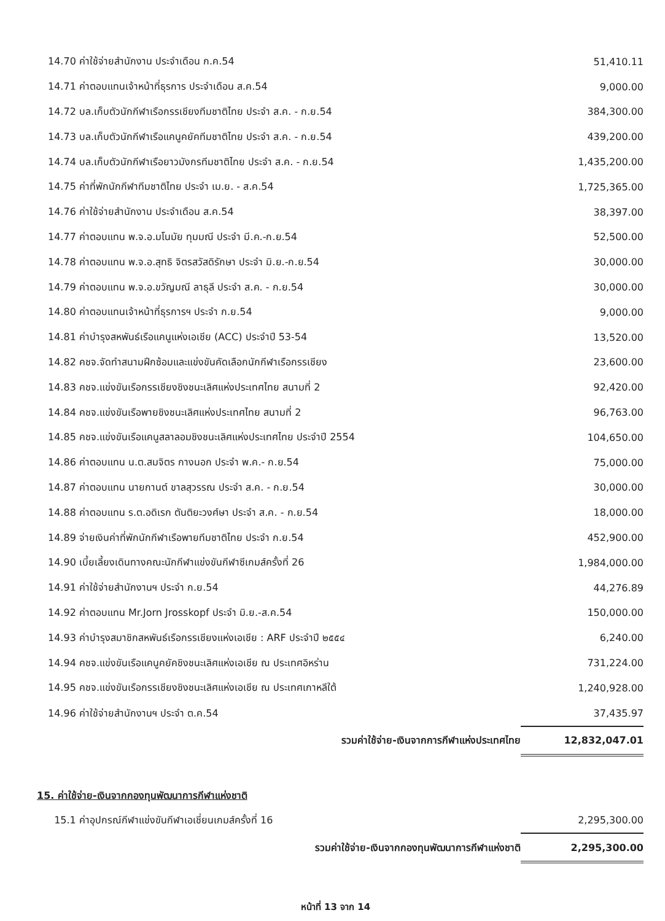| 14.70 ค่าใช้จ่ายสำนักงาน ประจำเดือน ก.ค.54 | 51,410.11 |
| 14.71 ค่าตอบแทนเจ้าหน้าที่ธุรการ ประจำเดือน ส.ค.54 | 9,000.00 |
| 14.72 บล.เก็บตัวนักกีฬาเรือกรรเชียงทีมชาติไทย ประจำ ส.ค. - ก.ย.54 | 384,300.00 |
| 14.73 บล.เก็บตัวนักกีฬาเรือแคนูคยัคทีมชาติไทย ประจำ ส.ค. - ก.ย.54 | 439,200.00 |
| 14.74 บล.เก็บตัวนักกีฬาเรือยาวมังกรทีมชาติไทย ประจำ ส.ค. - ก.ย.54 | 1,435,200.00 |
| 14.75 ค่าที่พักนักกีฬาทีมชาติไทย ประจำ เม.ย. - ส.ค.54 | 1,725,365.00 |
| 14.76 ค่าใช้จ่ายสำนักงาน ประจำเดือน ส.ค.54 | 38,397.00 |
| 14.77 ค่าตอบแทน พ.จ.อ.มโนมัย ทุมมณี ประจำ มี.ค.-ก.ย.54 | 52,500.00 |
| 14.78 ค่าตอบแทน พ.จ.อ.สุทธิ จิตรสวัสดิรักษา ประจำ มิ.ย.-ก.ย.54 | 30,000.00 |
| 14.79 ค่าตอบแทน พ.จ.อ.ขวัญมณี ลาธุลี ประจำ ส.ค. - ก.ย.54 | 30,000.00 |
| 14.80 ค่าตอบแทนเจ้าหน้าที่ธุรการฯ ประจำ ก.ย.54 | 9,000.00 |
| 14.81 ค่าบำรุงสหพันธ์เรือแคนูแห่งเอเชีย (ACC) ประจำปี 53-54 | 13,520.00 |
| 14.82 คชจ.จัดทำสนามฝึกซ้อมและแข่งขันคัดเลือกนักกีฬาเรือกรรเชียง | 23,600.00 |
| 14.83 คชจ.แข่งขันเรือกรรเชียงชิงชนะเลิศแห่งประเทศไทย สนามที่ 2 | 92,420.00 |
| 14.84 คชจ.แข่งขันเรือพายชิงชนะเลิศแห่งประเทศไทย สนามที่ 2 | 96,763.00 |
| 14.85 คชจ.แข่งขันเรือแคนูสลาลอมชิงชนะเลิศแห่งประเทศไทย ประจำปี 2554 | 104,650.00 |
| 14.86 ค่าตอบแทน น.ต.สมจิตร กางนอก ประจำ พ.ค.- ก.ย.54 | 75,000.00 |
| 14.87 ค่าตอบแทน นายกานต์ ขาลสุวรรณ ประจำ ส.ค. - ก.ย.54 | 30,000.00 |
| 14.88 ค่าตอบแทน ร.ต.อดิเรก ตันติยะวงศ์ษา ประจำ ส.ค. - ก.ย.54 | 18,000.00 |
| 14.89 จ่ายเงินค่าที่พักนักกีฬาเรือพายทีมชาติไทย ประจำ ก.ย.54 | 452,900.00 |
| 14.90 เบี้ยเลี้ยงเดินทางคณะนักกีฬาแข่งขันกีฬาซีเกมส์ครั้งที่ 26 | 1,984,000.00 |
| 14.91 ค่าใช้จ่ายสำนักงานฯ ประจำ ก.ย.54 | 44,276.89 |
| 14.92 ค่าตอบแทน Mr.Jorn Jrosskopf ประจำ มิ.ย.-ส.ค.54 | 150,000.00 |
| 14.93 ค่าบำรุงสมาชิกสหพันธ์เรือกรรเชียงแห่งเอเชีย : ARF ประจำปี ๒๕๕๔ | 6,240.00 |
| 14.94 คชจ.แข่งขันเรือแคนูคยัคชิงชนะเลิศแห่งเอเชีย ณ ประเทศอิหร่าน | 731,224.00 |
| 14.95 คชจ.แข่งขันเรือกรรเชียงชิงชนะเลิศแห่งเอเชีย ณ ประเทศเกาหลีใต้ | 1,240,928.00 |
| 14.96 ค่าใช้จ่ายสำนักงานฯ ประจำ ต.ค.54 | 37,435.97 |
| รวมค่าใช้จ่าย-เงินจากการกีฬาแห่งประเทศไทย | 12,832,047.01 |
15. ค่าใช้จ่าย-เงินจากกองทุนพัฒนาการกีฬาแห่งชาติ
| 15.1 ค่าอุปกรณ์กีฬาแข่งขันกีฬาเอเชี่ยนเกมส์ครั้งที่ 16 | 2,295,300.00 |
| รวมค่าใช้จ่าย-เงินจากกองทุนพัฒนาการกีฬาแห่งชาติ | 2,295,300.00 |
หน้าที่ 13 จาก 14